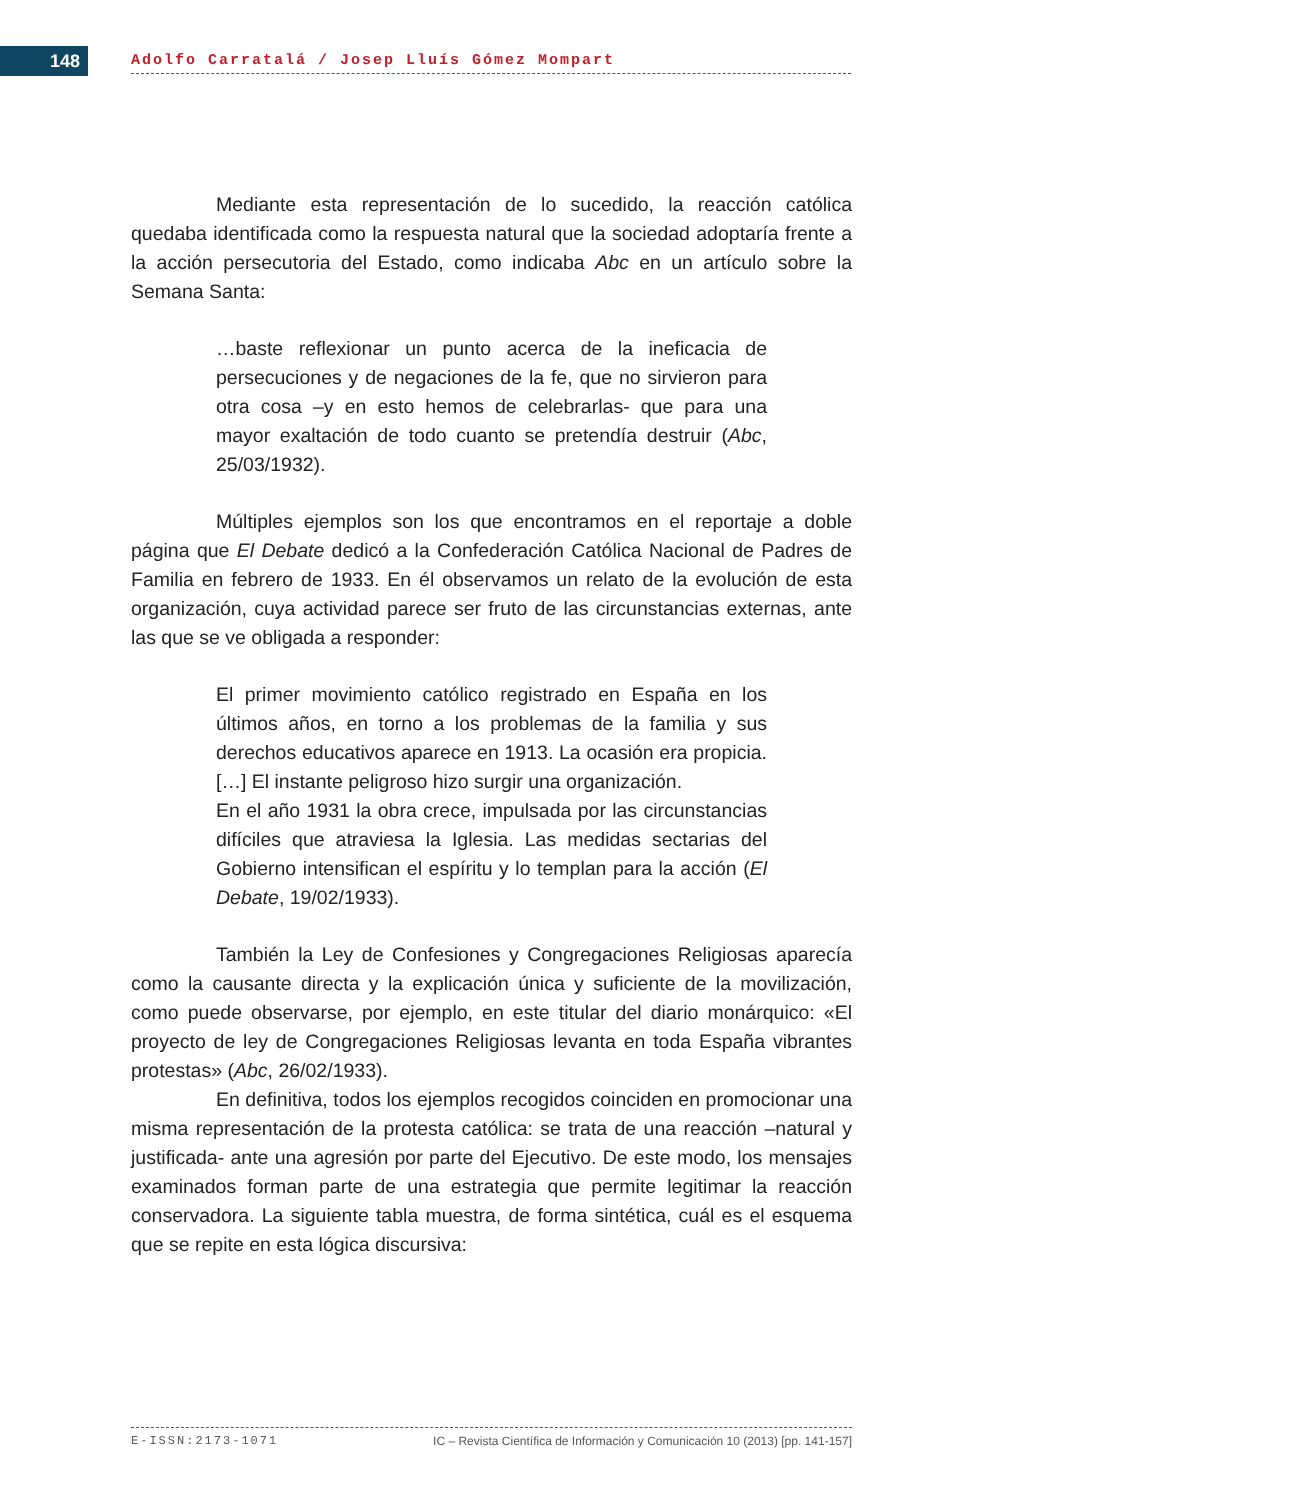148 Adolfo Carratalá / Josep Lluís Gómez Mompart
Mediante esta representación de lo sucedido, la reacción católica quedaba identificada como la respuesta natural que la sociedad adoptaría frente a la acción persecutoria del Estado, como indicaba Abc en un artículo sobre la Semana Santa:
…baste reflexionar un punto acerca de la ineficacia de persecuciones y de negaciones de la fe, que no sirvieron para otra cosa –y en esto hemos de celebrarlas- que para una mayor exaltación de todo cuanto se pretendía destruir (Abc, 25/03/1932).
Múltiples ejemplos son los que encontramos en el reportaje a doble página que El Debate dedicó a la Confederación Católica Nacional de Padres de Familia en febrero de 1933. En él observamos un relato de la evolución de esta organización, cuya actividad parece ser fruto de las circunstancias externas, ante las que se ve obligada a responder:
El primer movimiento católico registrado en España en los últimos años, en torno a los problemas de la familia y sus derechos educativos aparece en 1913. La ocasión era propicia. […] El instante peligroso hizo surgir una organización.
En el año 1931 la obra crece, impulsada por las circunstancias difíciles que atraviesa la Iglesia. Las medidas sectarias del Gobierno intensifican el espíritu y lo templan para la acción (El Debate, 19/02/1933).
También la Ley de Confesiones y Congregaciones Religiosas aparecía como la causante directa y la explicación única y suficiente de la movilización, como puede observarse, por ejemplo, en este titular del diario monárquico: «El proyecto de ley de Congregaciones Religiosas levanta en toda España vibrantes protestas» (Abc, 26/02/1933).
En definitiva, todos los ejemplos recogidos coinciden en promocionar una misma representación de la protesta católica: se trata de una reacción –natural y justificada- ante una agresión por parte del Ejecutivo. De este modo, los mensajes examinados forman parte de una estrategia que permite legitimar la reacción conservadora. La siguiente tabla muestra, de forma sintética, cuál es el esquema que se repite en esta lógica discursiva:
E-ISSN:2173-1071 IC – Revista Científica de Información y Comunicación 10 (2013) [pp. 141-157]